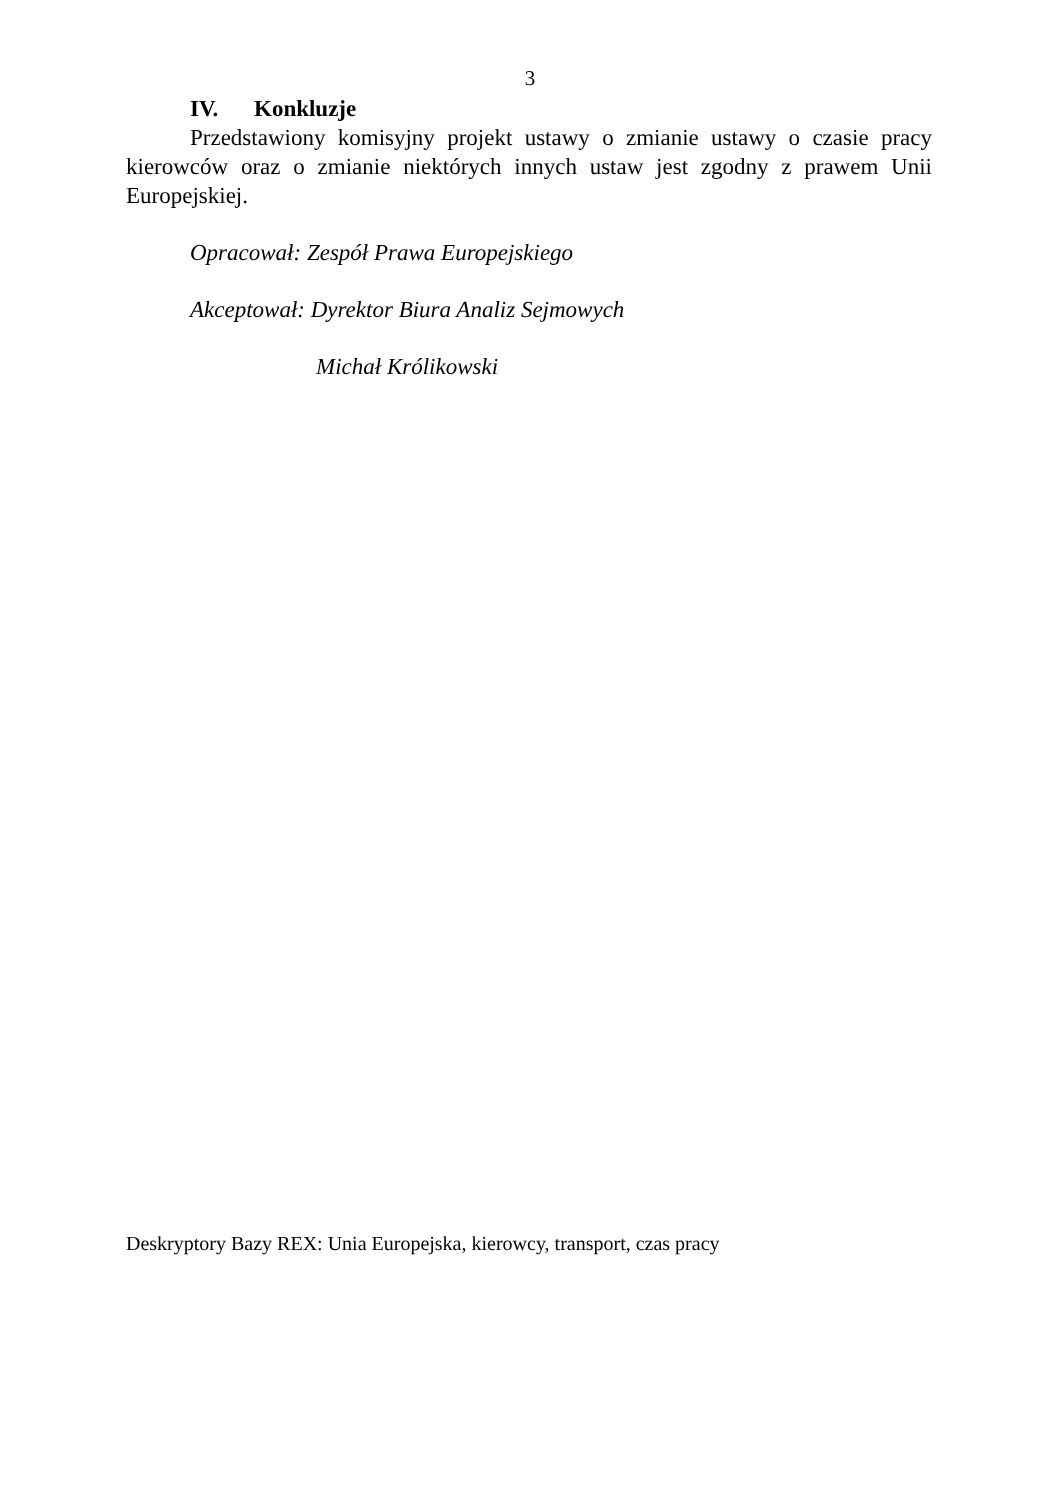3
IV. Konkluzje
Przedstawiony komisyjny projekt ustawy o zmianie ustawy o czasie pracy kierowców oraz o zmianie niektórych innych ustaw jest zgodny z prawem Unii Europejskiej.
Opracował: Zespół Prawa Europejskiego
Akceptował: Dyrektor Biura Analiz Sejmowych
Michał Królikowski
Deskryptory Bazy REX: Unia Europejska, kierowcy, transport, czas pracy